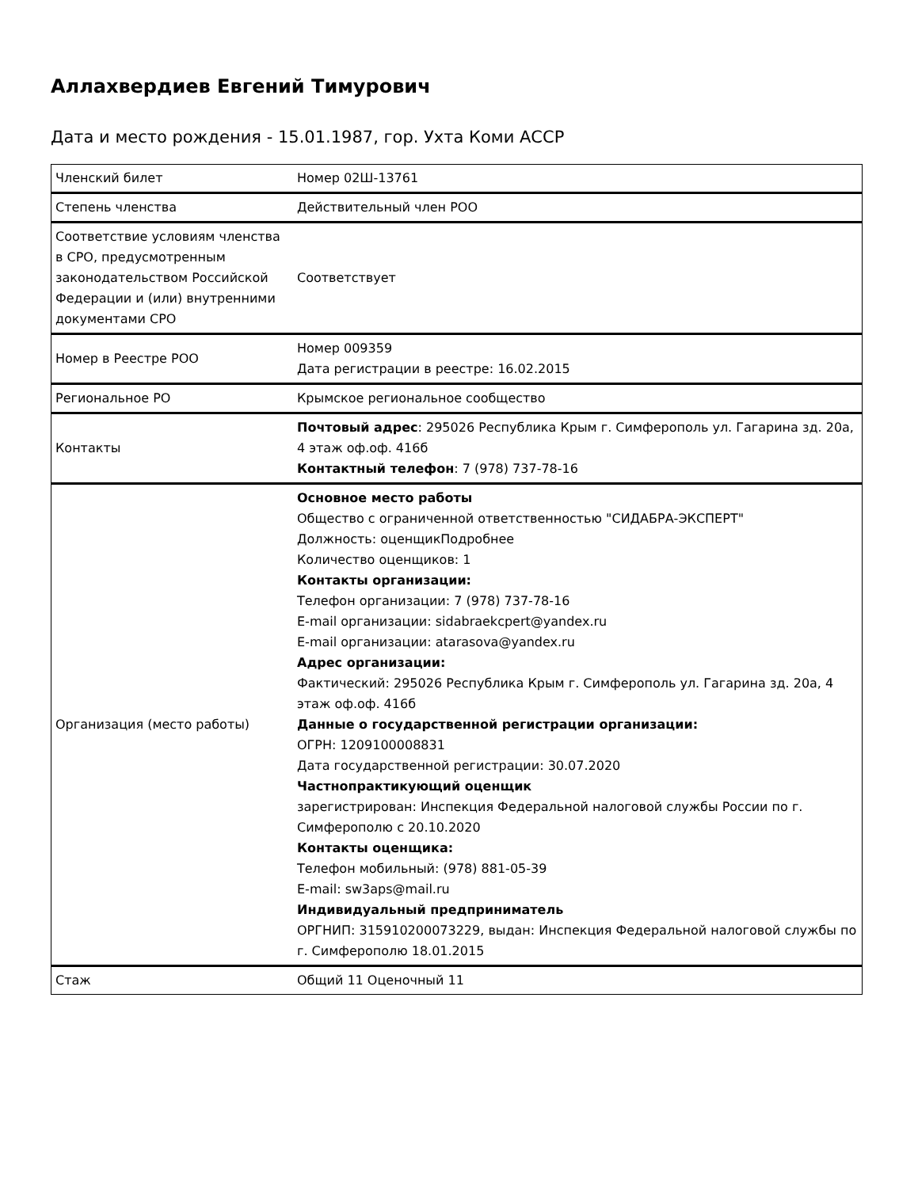Аллахвердиев Евгений Тимурович
Дата и место рождения - 15.01.1987, гор. Ухта Коми АССР
| Членский билет | Номер 02Ш-13761 |
| Степень членства | Действительный член РОО |
| Соответствие условиям членства в СРО, предусмотренным законодательством Российской Федерации и (или) внутренними документами СРО | Соответствует |
| Номер в Реестре РОО | Номер 009359 Дата регистрации в реестре: 16.02.2015 |
| Региональное РО | Крымское региональное сообщество |
| Контакты | Почтовый адрес : 295026 Республика Крым г. Симферополь ул. Гагарина зд. 20а, 4 этаж оф.оф. 416б Контактный телефон : 7 (978) 737-78-16 |
| Организация (место работы) | Основное место работы Общество с ограниченной ответственностью "СИДАБРА-ЭКСПЕРТ" Должность: оценщикПодробнее Количество оценщиков: 1 Контакты организации: Телефон организации: 7 (978) 737-78-16 E-mail организации: sidabraekcpert@yandex.ru E-mail организации: atarasova@yandex.ru Адрес организации: Фактический: 295026 Республика Крым г. Симферополь ул. Гагарина зд. 20а, 4 этаж оф.оф. 416б Данные о государственной регистрации организации: ОГРН: 1209100008831 Дата государственной регистрации: 30.07.2020 Частнопрактикующий оценщик зарегистрирован: Инспекция Федеральной налоговой службы России по г. Симферополю с 20.10.2020 Контакты оценщика: Телефон мобильный: (978) 881-05-39 E-mail: sw3aps@mail.ru Индивидуальный предприниматель ОРГНИП: 315910200073229, выдан: Инспекция Федеральной налоговой службы по г. Симферополю 18.01.2015 |
| Стаж | Общий 11 Оценочный 11 |